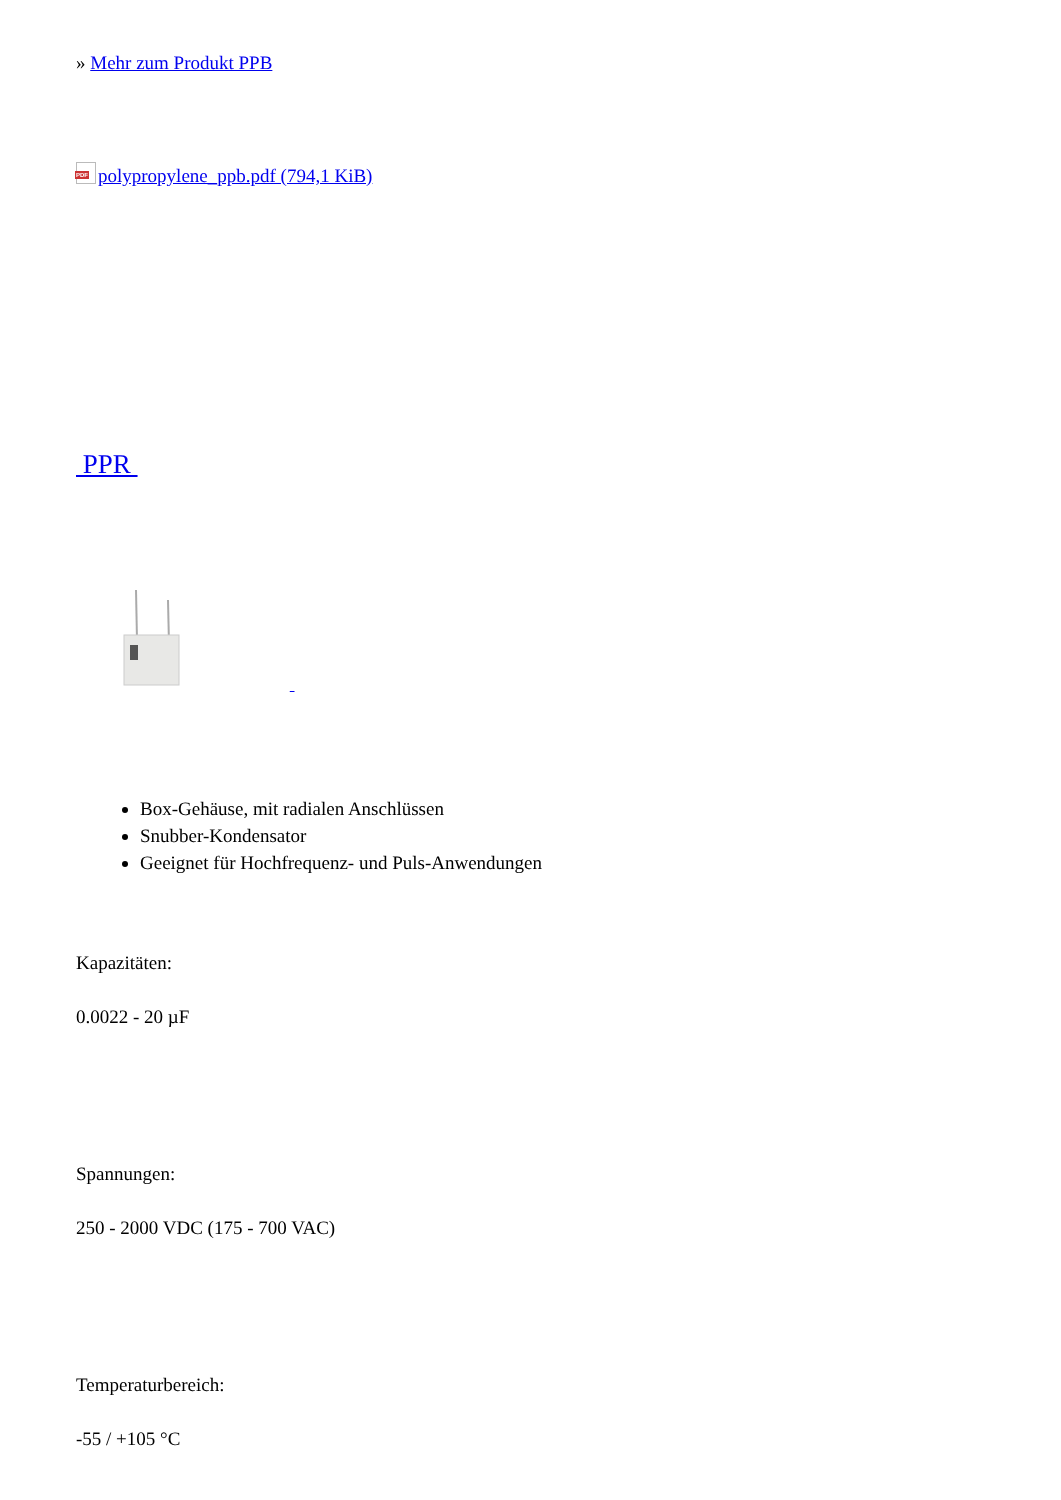» Mehr zum Produkt PPB
PDF polypropylene_ppb.pdf (794,1 KiB)
PPR
Box-Gehäuse, mit radialen Anschlüssen
Snubber-Kondensator
Geeignet für Hochfrequenz- und Puls-Anwendungen
Kapazitäten:
0.0022 - 20 µF
Spannungen:
250 - 2000 VDC (175 - 700 VAC)
Temperaturbereich:
-55 / +105 °C